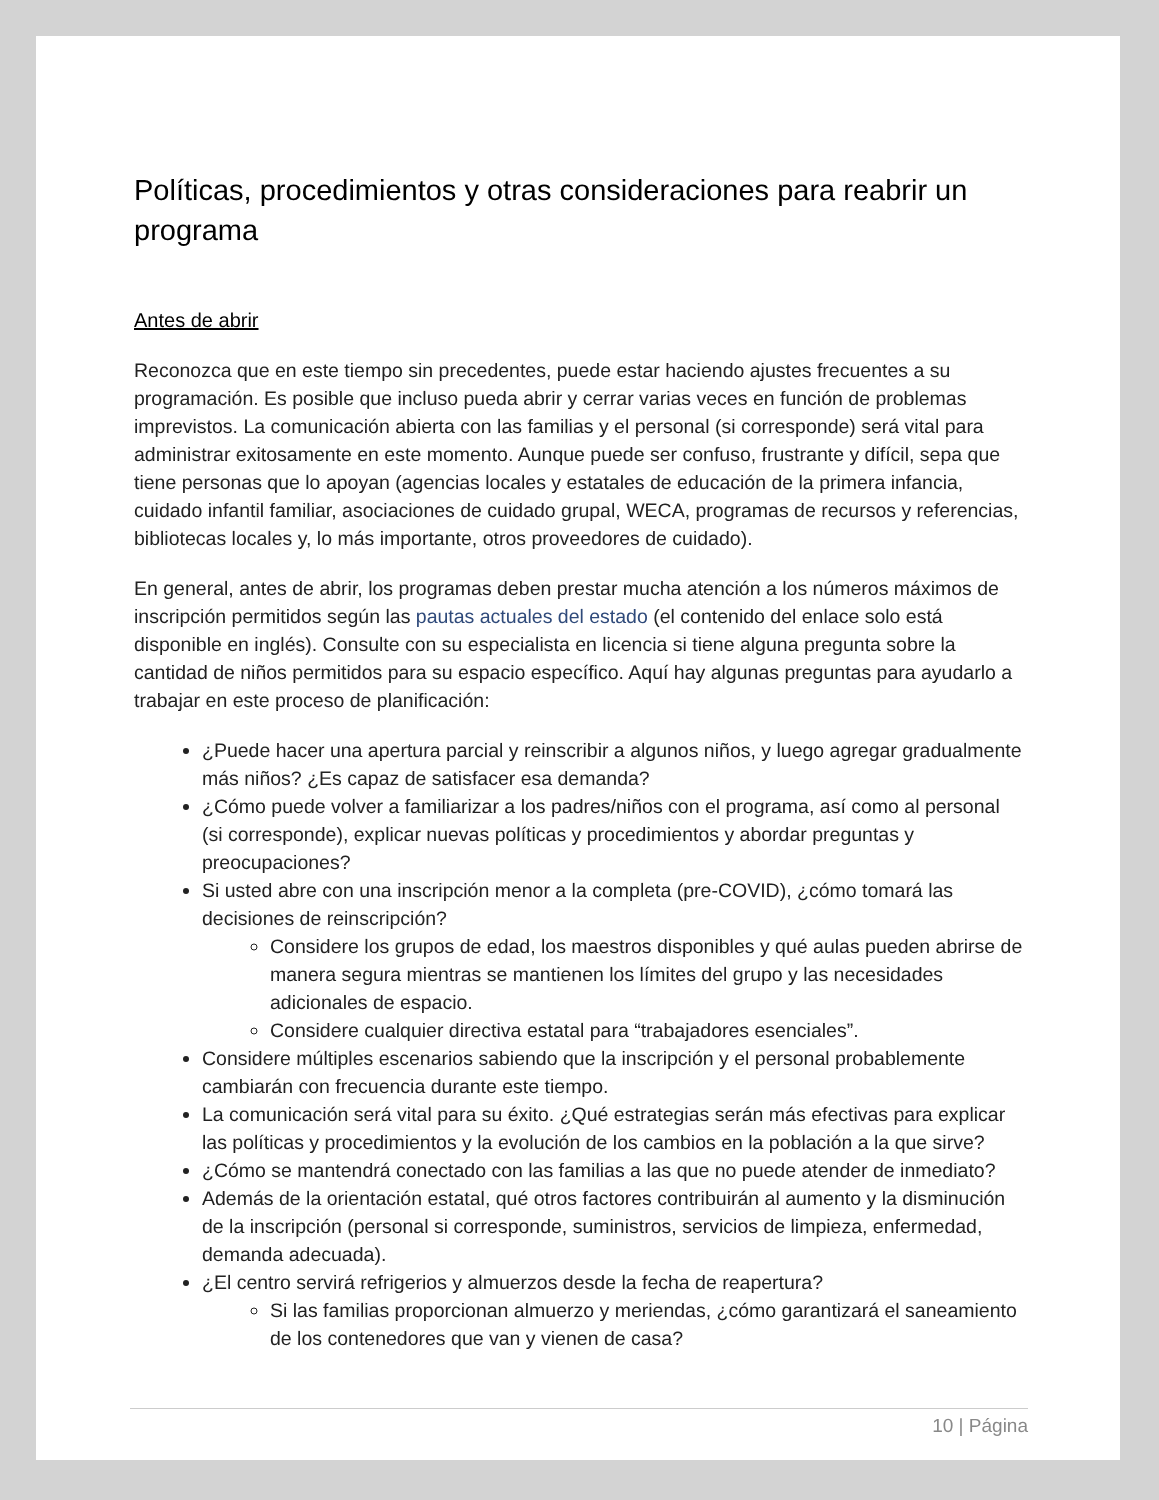Políticas, procedimientos y otras consideraciones para reabrir un programa
Antes de abrir
Reconozca que en este tiempo sin precedentes, puede estar haciendo ajustes frecuentes a su programación. Es posible que incluso pueda abrir y cerrar varias veces en función de problemas imprevistos. La comunicación abierta con las familias y el personal (si corresponde) será vital para administrar exitosamente en este momento. Aunque puede ser confuso, frustrante y difícil, sepa que tiene personas que lo apoyan (agencias locales y estatales de educación de la primera infancia, cuidado infantil familiar, asociaciones de cuidado grupal, WECA, programas de recursos y referencias, bibliotecas locales y, lo más importante, otros proveedores de cuidado).
En general, antes de abrir, los programas deben prestar mucha atención a los números máximos de inscripción permitidos según las pautas actuales del estado (el contenido del enlace solo está disponible en inglés). Consulte con su especialista en licencia si tiene alguna pregunta sobre la cantidad de niños permitidos para su espacio específico. Aquí hay algunas preguntas para ayudarlo a trabajar en este proceso de planificación:
¿Puede hacer una apertura parcial y reinscribir a algunos niños, y luego agregar gradualmente más niños? ¿Es capaz de satisfacer esa demanda?
¿Cómo puede volver a familiarizar a los padres/niños con el programa, así como al personal (si corresponde), explicar nuevas políticas y procedimientos y abordar preguntas y preocupaciones?
Si usted abre con una inscripción menor a la completa (pre-COVID), ¿cómo tomará las decisiones de reinscripción?
Considere los grupos de edad, los maestros disponibles y qué aulas pueden abrirse de manera segura mientras se mantienen los límites del grupo y las necesidades adicionales de espacio.
Considere cualquier directiva estatal para “trabajadores esenciales”.
Considere múltiples escenarios sabiendo que la inscripción y el personal probablemente cambiarán con frecuencia durante este tiempo.
La comunicación será vital para su éxito. ¿Qué estrategias serán más efectivas para explicar las políticas y procedimientos y la evolución de los cambios en la población a la que sirve?
¿Cómo se mantendrá conectado con las familias a las que no puede atender de inmediato?
Además de la orientación estatal, qué otros factores contribuirán al aumento y la disminución de la inscripción (personal si corresponde, suministros, servicios de limpieza, enfermedad, demanda adecuada).
¿El centro servirá refrigerios y almuerzos desde la fecha de reapertura?
Si las familias proporcionan almuerzo y meriendas, ¿cómo garantizará el saneamiento de los contenedores que van y vienen de casa?
10 | Página